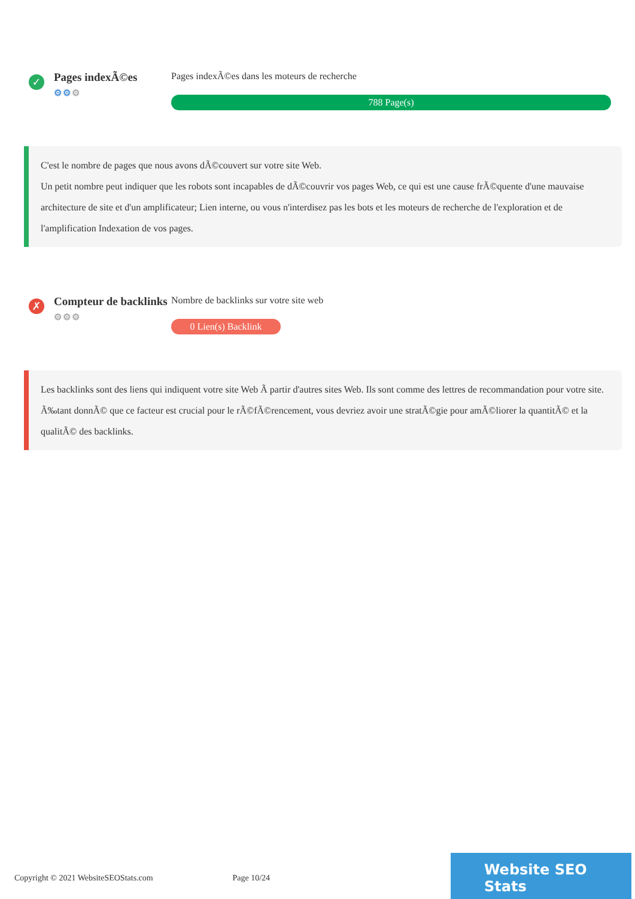✓
Pages indexÃ©es
⚙⚙⚙
Pages indexÃ©es dans les moteurs de recherche
788 Page(s)
C'est le nombre de pages que nous avons dÃ©couvert sur votre site Web.
Un petit nombre peut indiquer que les robots sont incapables de dÃ©couvrir vos pages Web, ce qui est une cause frÃ©quente d'une mauvaise architecture de site et d'un amplificateur; Lien interne, ou vous n'interdisez pas les bots et les moteurs de recherche de l'exploration et de l'amplification Indexation de vos pages.
✗
Compteur de backlinks
⚙⚙⚙
Nombre de backlinks sur votre site web
0 Lien(s) Backlink
Les backlinks sont des liens qui indiquent votre site Web Ã partir d'autres sites Web. Ils sont comme des lettres de recommandation pour votre site.
Ã‰tant donnÃ© que ce facteur est crucial pour le rÃ©fÃ©rencement, vous devriez avoir une stratÃ©gie pour amÃ©liorer la quantitÃ© et la qualitÃ© des backlinks.
Copyright © 2021 WebsiteSEOStats.com
Page 10/24
Website SEO Stats